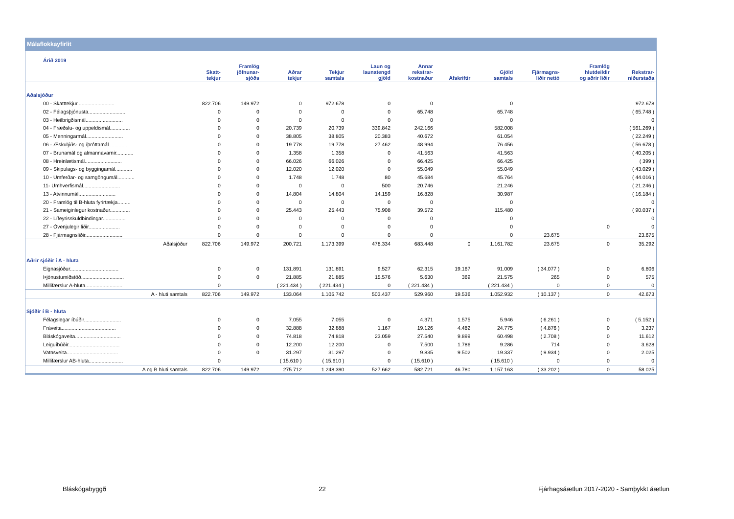Málaflokkayfirlit
| Árið 2019 | | | | | | | | | | | |
| --- | --- | --- | --- | --- | --- | --- | --- | --- | --- | --- | --- |
| | Skatt- tekjur | Framlög jöfnunar- sjóðs | Aðrar tekjur | Tekjur samtals | Laun og launatengd gjöld | Annar rekstrar- kostnaður | Afskriftir | Gjöld samtals | Fjármagns- liðir nettó | Framlög hlutdeildir og aðrir liðir | Rekstrar- niðurstaða |
| Aðalsjóður | | | | | | | | | | | |
| 00 - Skatttekjur.......................... | 822.706 | 149.972 | 0 | 972.678 | 0 | 0 | | 0 | | | 972.678 |
| 02 - Félagsþjónusta.......................... | 0 | 0 | 0 | 0 | 0 | 65.748 | | 65.748 | | | ( 65.748 ) |
| 03 - Heilbrigðismál.......................... | 0 | 0 | 0 | 0 | 0 | 0 | | 0 | | | 0 |
| 04 - Fræðslu- og uppeldismál.............. | 0 | 0 | 20.739 | 20.739 | 339.842 | 242.166 | | 582.008 | | | ( 561.269 ) |
| 05 - Menningarmál.......................... | 0 | 0 | 38.805 | 38.805 | 20.383 | 40.672 | | 61.054 | | | ( 22.249 ) |
| 06 - Æskulýðs- og íþróttamál.............. | 0 | 0 | 19.778 | 19.778 | 27.462 | 48.994 | | 76.456 | | | ( 56.678 ) |
| 07 - Brunamál og almannavarnir............ | 0 | 0 | 1.358 | 1.358 | 0 | 41.563 | | 41.563 | | | ( 40.205 ) |
| 08 - Hreinlætismál.......................... | 0 | 0 | 66.026 | 66.026 | 0 | 66.425 | | 66.425 | | | ( 399 ) |
| 09 - Skipulags- og byggingamál............ | 0 | 0 | 12.020 | 12.020 | 0 | 55.049 | | 55.049 | | | ( 43.029 ) |
| 10 - Umferðar- og samgöngumál............ | 0 | 0 | 1.748 | 1.748 | 80 | 45.684 | | 45.764 | | | ( 44.016 ) |
| 11- Umhverfismál.......................... | 0 | 0 | 0 | 0 | 500 | 20.746 | | 21.246 | | | ( 21.246 ) |
| 13 - Atvinnumál.......................... | 0 | 0 | 14.804 | 14.804 | 14.159 | 16.828 | | 30.987 | | | ( 16.184 ) |
| 20 - Framlög til B-hluta fyrirtækja......... | 0 | 0 | 0 | 0 | 0 | 0 | | 0 | | | 0 |
| 21 - Sameiginlegur kostnaður.............. | 0 | 0 | 25.443 | 25.443 | 75.908 | 39.572 | | 115.480 | | | ( 90.037 ) |
| 22 - Lífeyrisskuldbindingar................ | 0 | 0 | 0 | 0 | 0 | 0 | | 0 | | | 0 |
| 27 - Óvenjulegir liðir...................... | 0 | 0 | 0 | 0 | 0 | 0 | | 0 | | 0 | 0 |
| 28 - Fjármagnsliðir.......................... | 0 | 0 | 0 | 0 | 0 | 0 | | 0 | 23.675 | | 23.675 |
| Aðalsjóður | 822.706 | 149.972 | 200.721 | 1.173.399 | 478.334 | 683.448 | 0 | 1.161.782 | 23.675 | 0 | 35.292 |
| Aðrir sjóðir í A - hluta | | | | | | | | | | | |
| Eignasjóður.................................. | 0 | 0 | 131.891 | 131.891 | 9.527 | 62.315 | 19.167 | 91.009 | ( 34.077 ) | 0 | 6.806 |
| Þjónustumiðstöð.............................. | 0 | 0 | 21.885 | 21.885 | 15.576 | 5.630 | 369 | 21.575 | 265 | 0 | 575 |
| Millifærslur A-hluta.......................... | 0 | | ( 221.434 ) | ( 221.434 ) | 0 | ( 221.434 ) | | ( 221.434 ) | 0 | 0 | 0 |
| A - hluti samtals | 822.706 | 149.972 | 133.064 | 1.105.742 | 503.437 | 529.960 | 19.536 | 1.052.932 | ( 10.137 ) | 0 | 42.673 |
| Sjóðir í B - hluta | | | | | | | | | | | |
| Félagslegar íbúðir.......................... | 0 | 0 | 7.055 | 7.055 | 0 | 4.371 | 1.575 | 5.946 | ( 6.261 ) | 0 | ( 5.152 ) |
| Fráveita...................................... | 0 | 0 | 32.888 | 32.888 | 1.167 | 19.126 | 4.482 | 24.775 | ( 4.876 ) | 0 | 3.237 |
| Bláskógaveita................................ | 0 | 0 | 74.818 | 74.818 | 23.059 | 27.540 | 9.899 | 60.498 | ( 2.708 ) | 0 | 11.612 |
| Leiguíbúðir.................................... | 0 | 0 | 12.200 | 12.200 | 0 | 7.500 | 1.786 | 9.286 | 714 | 0 | 3.628 |
| Vatnsveita.................................... | 0 | 0 | 31.297 | 31.297 | 0 | 9.835 | 9.502 | 19.337 | ( 9.934 ) | 0 | 2.025 |
| Millifærslur AB-hluta........................ | 0 | | ( 15.610 ) | ( 15.610 ) | 0 | ( 15.610 ) | | ( 15.610 ) | 0 | 0 | 0 |
| A og B hluti samtals | 822.706 | 149.972 | 275.712 | 1.248.390 | 527.662 | 582.721 | 46.780 | 1.157.163 | ( 33.202 ) | 0 | 58.025 |
Bláskógabyggð 22 Fjárhagsáætlun 2017-2020 - Samþykkt áætlun